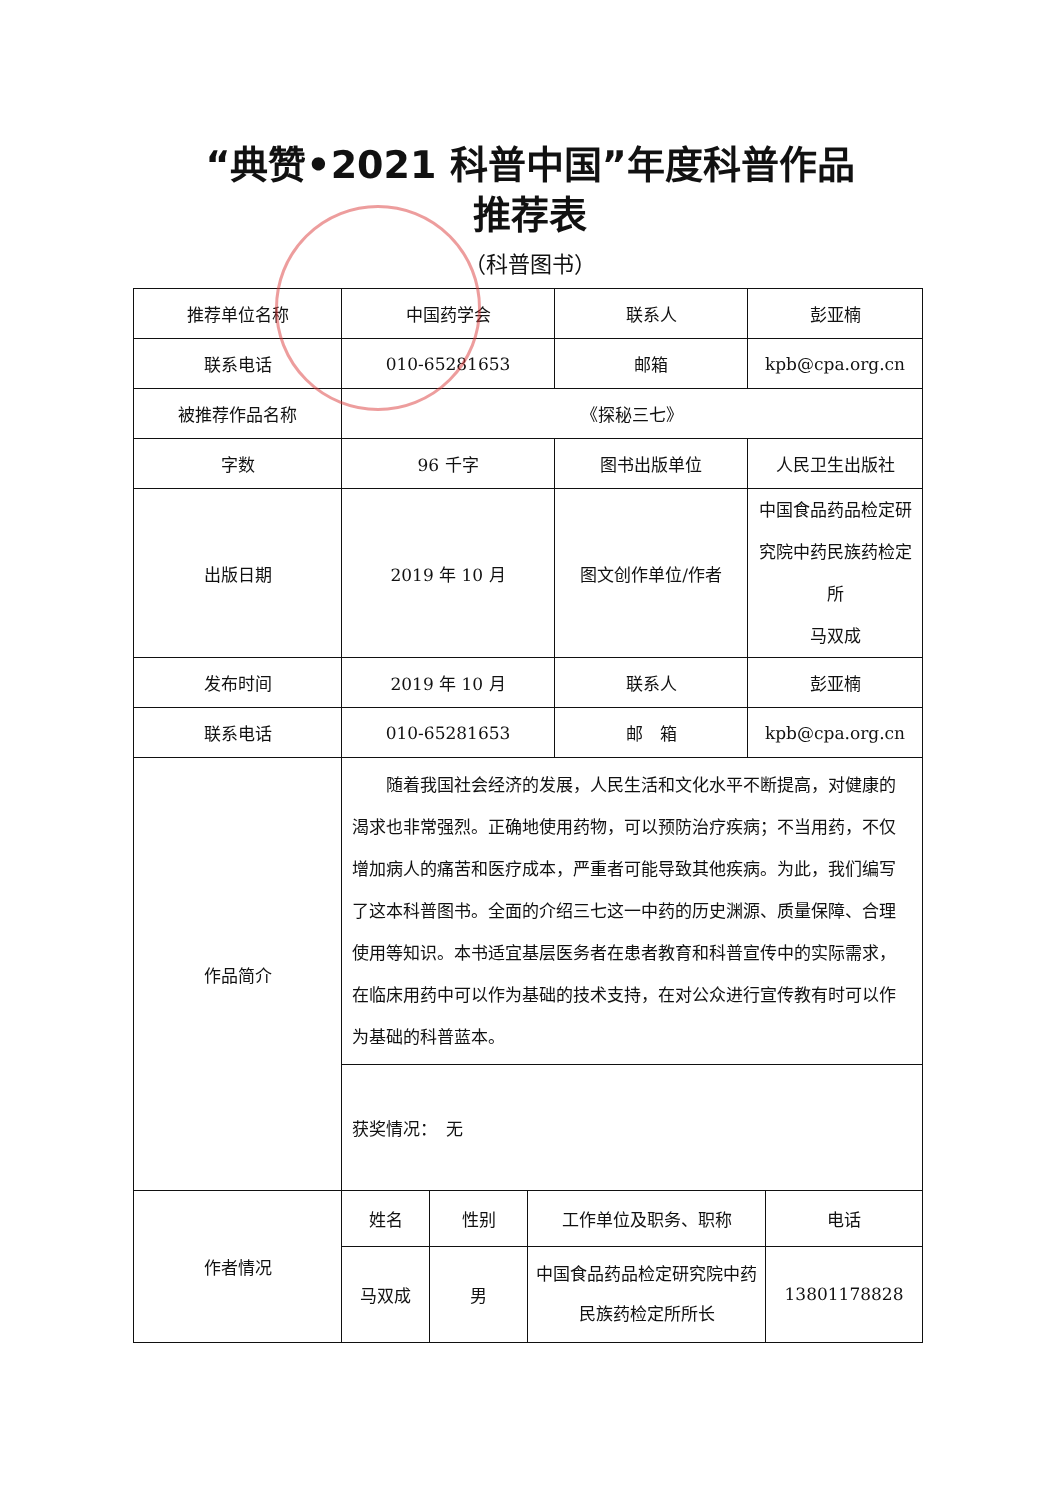“典赞•2021 科普中国”年度科普作品
推荐表
（科普图书）
| 推荐单位名称 | 中国药学会 | 联系人 | 彭亚楠 |
| 联系电话 | 010-65281653 | 邮箱 | kpb@cpa.org.cn |
| 被推荐作品名称 | 《探秘三七》 | | |
| 字数 | 96 千字 | 图书出版单位 | 人民卫生出版社 |
| 出版日期 | 2019 年 10 月 | 图文创作单位/作者 | 中国食品药品检定研究院中药民族药检定所 马双成 |
| 发布时间 | 2019 年 10 月 | 联系人 | 彭亚楠 |
| 联系电话 | 010-65281653 | 邮 箱 | kpb@cpa.org.cn |
| 作品简介 | 随着我国社会经济的发展，人民生活和文化水平不断提高，对健康的渴求也非常强烈。正确地使用药物，可以预防治疗疾病；不当用药，不仅增加病人的痛苦和医疗成本，严重者可能导致其他疾病。为此，我们编写了这本科普图书。全面的介绍三七这一中药的历史渊源、质量保障、合理使用等知识。本书适宜基层医务者在患者教育和科普宣传中的实际需求，在临床用药中可以作为基础的技术支持，在对公众进行宣传教有时可以作为基础的科普蓝本。 | | |
| | 获奖情况： 无 | | |
| 作者情况 | 姓名 | 性别 | 工作单位及职务、职称 | 电话 |
| | 马双成 | 男 | 中国食品药品检定研究院中药民族药检定所所长 | 13801178828 |